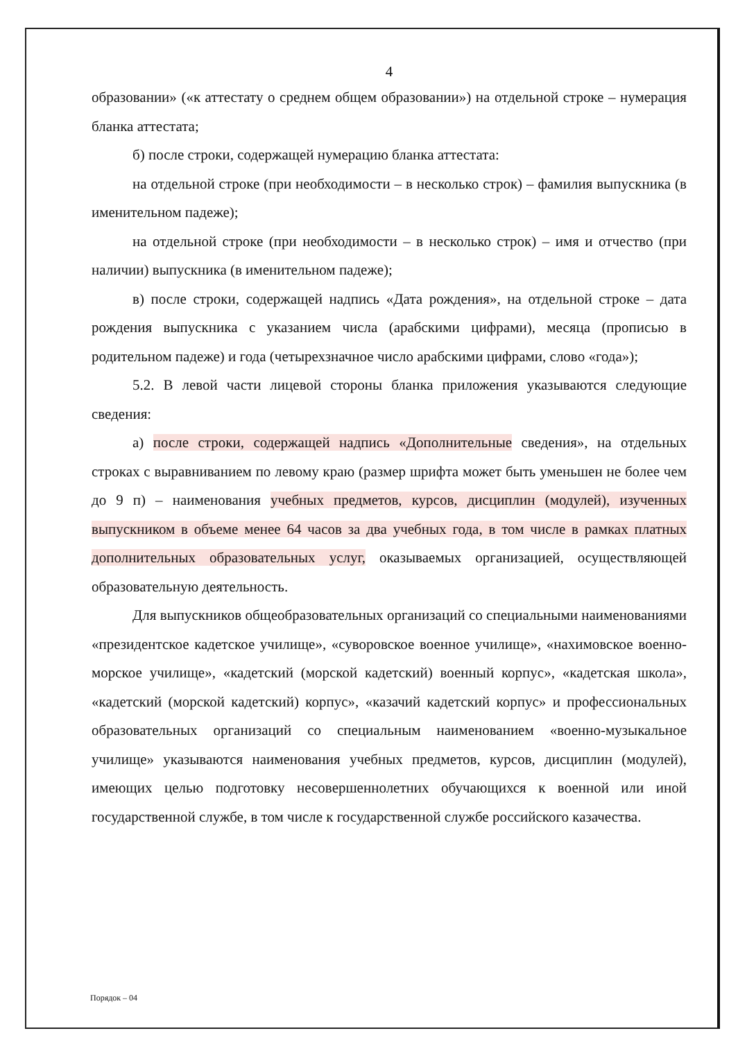4
образовании» («к аттестату о среднем общем образовании») на отдельной строке – нумерация бланка аттестата;
б) после строки, содержащей нумерацию бланка аттестата:
на отдельной строке (при необходимости – в несколько строк) – фамилия выпускника (в именительном падеже);
на отдельной строке (при необходимости – в несколько строк) – имя и отчество (при наличии) выпускника (в именительном падеже);
в) после строки, содержащей надпись «Дата рождения», на отдельной строке – дата рождения выпускника с указанием числа (арабскими цифрами), месяца (прописью в родительном падеже) и года (четырехзначное число арабскими цифрами, слово «года»);
5.2. В левой части лицевой стороны бланка приложения указываются следующие сведения:
а) после строки, содержащей надпись «Дополнительные сведения», на отдельных строках с выравниванием по левому краю (размер шрифта может быть уменьшен не более чем до 9 п) – наименования учебных предметов, курсов, дисциплин (модулей), изученных выпускником в объеме менее 64 часов за два учебных года, в том числе в рамках платных дополнительных образовательных услуг, оказываемых организацией, осуществляющей образовательную деятельность.
Для выпускников общеобразовательных организаций со специальными наименованиями «президентское кадетское училище», «суворовское военное училище», «нахимовское военно-морское училище», «кадетский (морской кадетский) военный корпус», «кадетская школа», «кадетский (морской кадетский) корпус», «казачий кадетский корпус» и профессиональных образовательных организаций со специальным наименованием «военно-музыкальное училище» указываются наименования учебных предметов, курсов, дисциплин (модулей), имеющих целью подготовку несовершеннолетних обучающихся к военной или иной государственной службе, в том числе к государственной службе российского казачества.
Порядок – 04